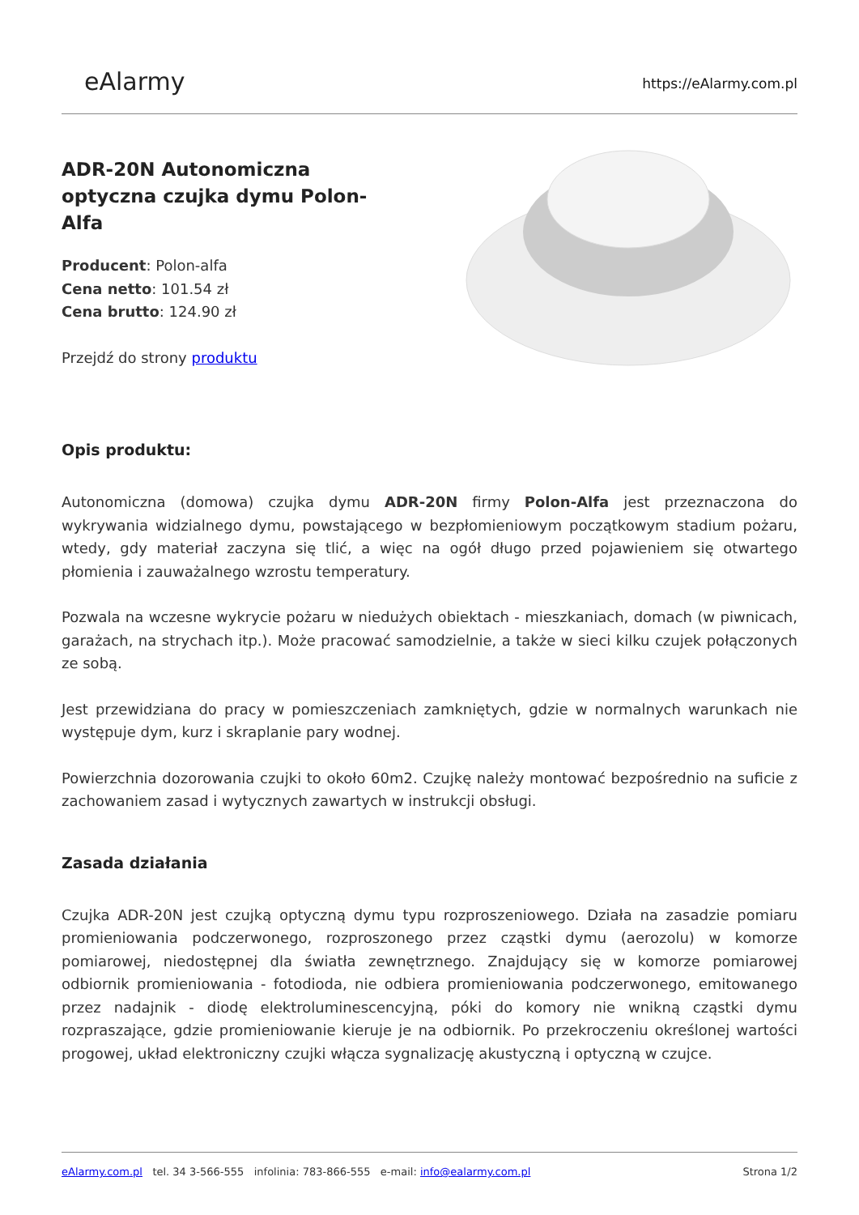eAlarmy
https://eAlarmy.com.pl
ADR-20N Autonomiczna optyczna czujka dymu Polon-Alfa
Producent: Polon-alfa
Cena netto: 101.54 zł
Cena brutto: 124.90 zł
Przejdź do strony produktu
Opis produktu:
Autonomiczna (domowa) czujka dymu ADR-20N firmy Polon-Alfa jest przeznaczona do wykrywania widzialnego dymu, powstającego w bezpłomieniowym początkowym stadium pożaru, wtedy, gdy materiał zaczyna się tlić, a więc na ogół długo przed pojawieniem się otwartego płomienia i zauważalnego wzrostu temperatury.
Pozwala na wczesne wykrycie pożaru w niedużych obiektach - mieszkaniach, domach (w piwnicach, garażach, na strychach itp.). Może pracować samodzielnie, a także w sieci kilku czujek połączonych ze sobą.
Jest przewidziana do pracy w pomieszczeniach zamkniętych, gdzie w normalnych warunkach nie występuje dym, kurz i skraplanie pary wodnej.
Powierzchnia dozorowania czujki to około 60m2. Czujkę należy montować bezpośrednio na suficie z zachowaniem zasad i wytycznych zawartych w instrukcji obsługi.
Zasada działania
Czujka ADR-20N jest czujką optyczną dymu typu rozproszeniowego. Działa na zasadzie pomiaru promieniowania podczerwonego, rozproszonego przez cząstki dymu (aerozolu) w komorze pomiarowej, niedostępnej dla światła zewnętrznego. Znajdujący się w komorze pomiarowej odbiornik promieniowania - fotodioda, nie odbiera promieniowania podczerwonego, emitowanego przez nadajnik - diodę elektroluminescencyjną, póki do komory nie wnikną cząstki dymu rozpraszające, gdzie promieniowanie kieruje je na odbiornik. Po przekroczeniu określonej wartości progowej, układ elektroniczny czujki włącza sygnalizację akustyczną i optyczną w czujce.
eAlarmy.com.pl tel. 34 3-566-555 infolinia: 783-866-555 e-mail: info@ealarmy.com.pl
Strona 1/2